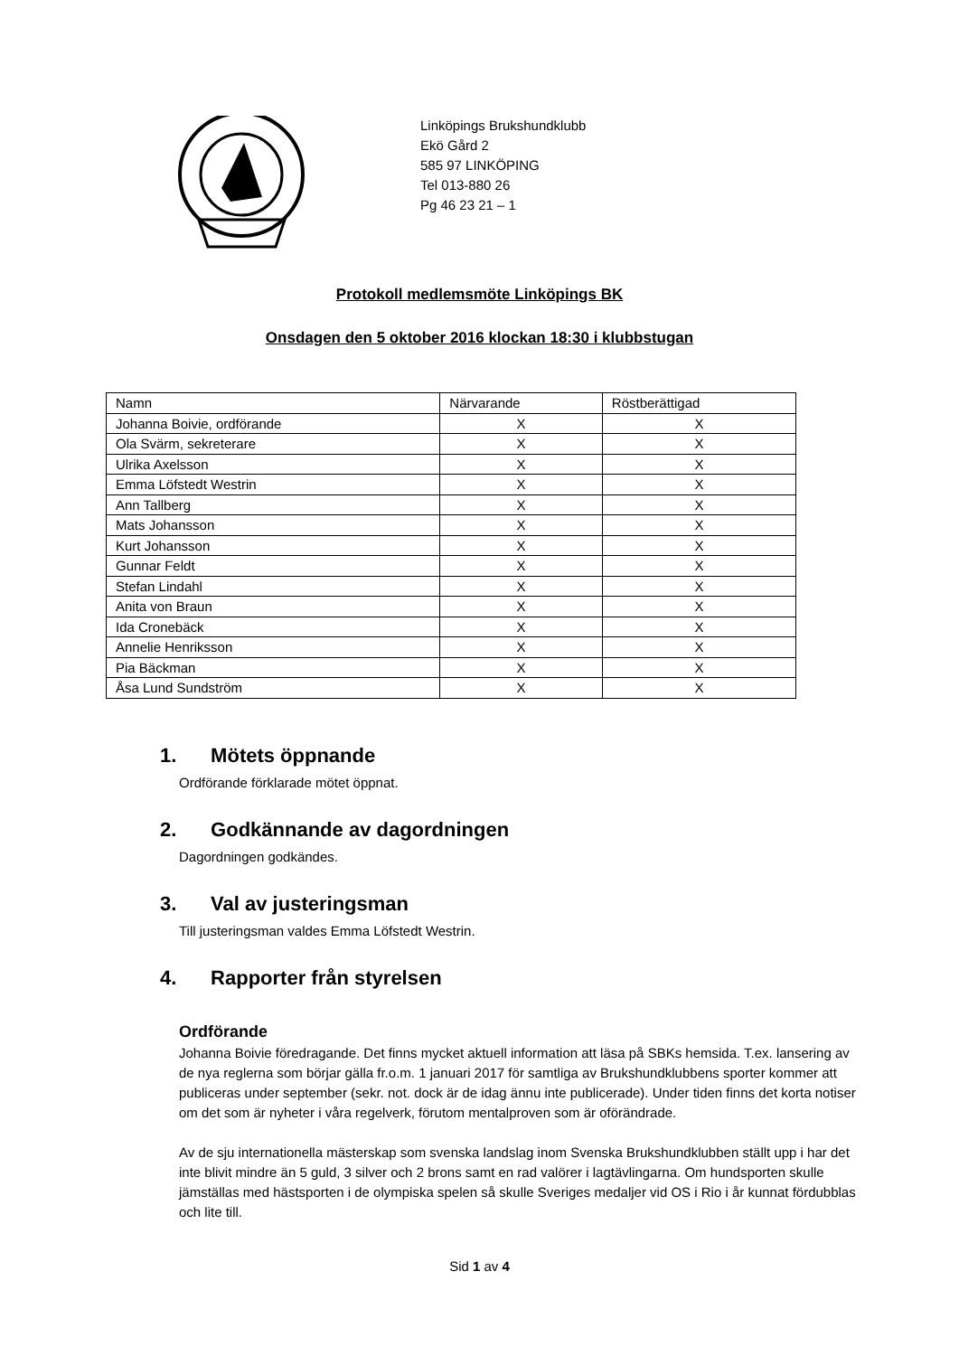Linköpings Brukshundklubb
Ekö Gård 2
585 97 LINKÖPING
Tel 013-880 26
Pg 46 23 21 – 1
Protokoll medlemsmöte Linköpings BK
Onsdagen den 5 oktober 2016 klockan 18:30 i klubbstugan
| Namn | Närvarande | Röstberättigad |
| Johanna Boivie, ordförande | X | X |
| Ola Svärm, sekreterare | X | X |
| Ulrika Axelsson | X | X |
| Emma Löfstedt Westrin | X | X |
| Ann Tallberg | X | X |
| Mats Johansson | X | X |
| Kurt Johansson | X | X |
| Gunnar Feldt | X | X |
| Stefan Lindahl | X | X |
| Anita von Braun | X | X |
| Ida Cronebäck | X | X |
| Annelie Henriksson | X | X |
| Pia Bäckman | X | X |
| Åsa Lund Sundström | X | X |
1. Mötets öppnande
Ordförande förklarade mötet öppnat.
2. Godkännande av dagordningen
Dagordningen godkändes.
3. Val av justeringsman
Till justeringsman valdes Emma Löfstedt Westrin.
4. Rapporter från styrelsen
Ordförande
Johanna Boivie föredragande. Det finns mycket aktuell information att läsa på SBKs hemsida. T.ex. lansering av de nya reglerna som börjar gälla fr.o.m. 1 januari 2017 för samtliga av Brukshundklubbens sporter kommer att publiceras under september (sekr. not. dock är de idag ännu inte publicerade). Under tiden finns det korta notiser om det som är nyheter i våra regelverk, förutom mentalproven som är oförändrade.
Av de sju internationella mästerskap som svenska landslag inom Svenska Brukshundklubben ställt upp i har det inte blivit mindre än 5 guld, 3 silver och 2 brons samt en rad valörer i lagtävlingarna. Om hundsporten skulle jämställas med hästsporten i de olympiska spelen så skulle Sveriges medaljer vid OS i Rio i år kunnat fördubblas och lite till.
Sid 1 av 4